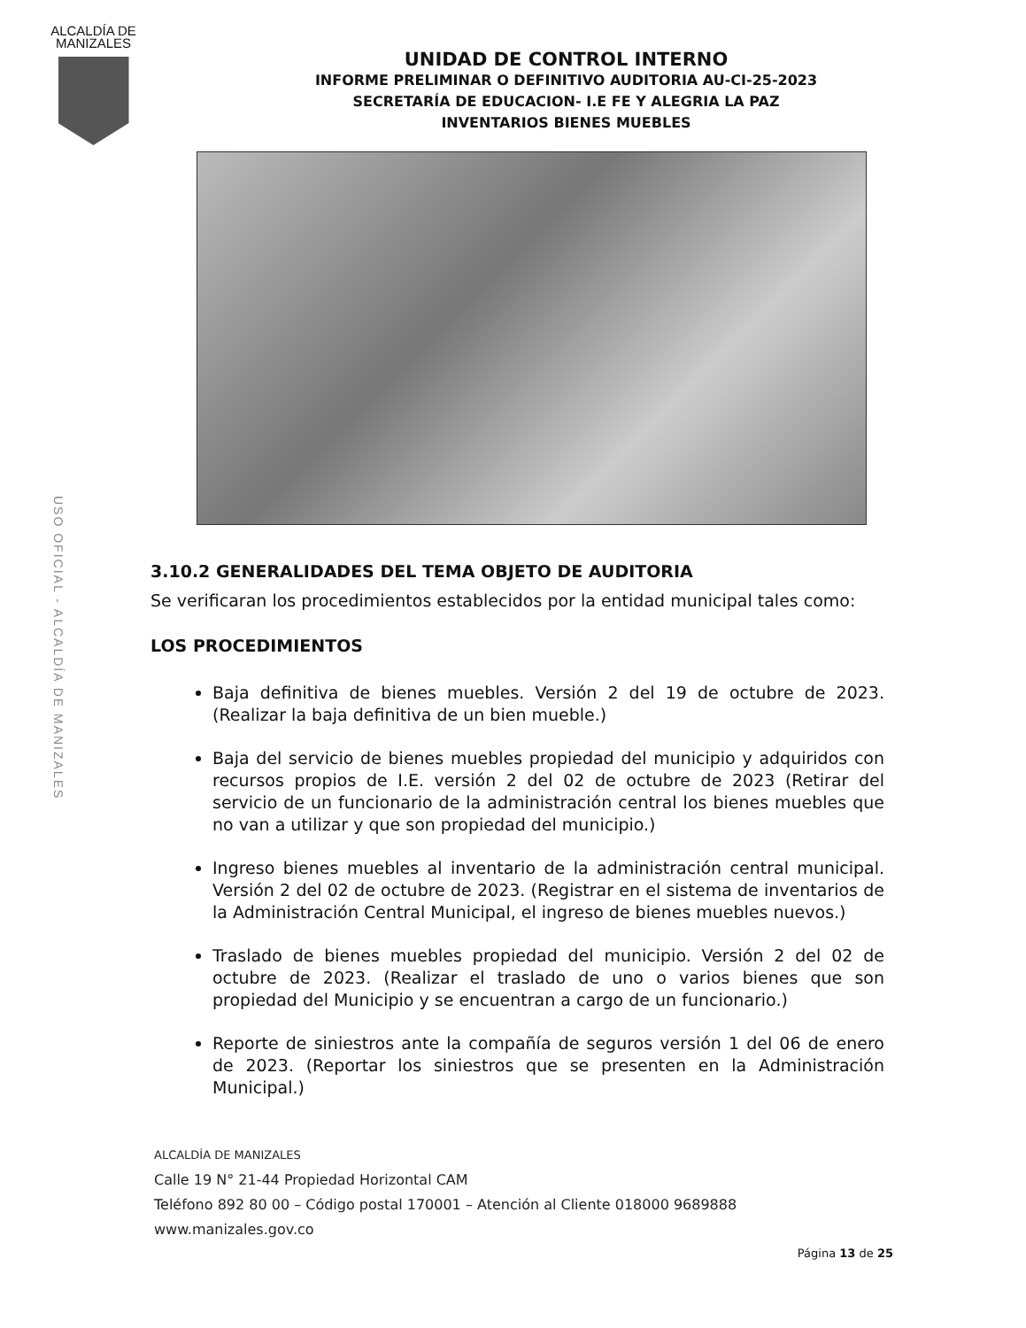ALCALDÍA DE MANIZALES
USO OFICIAL - ALCALDÍA DE MANIZALES
UNIDAD DE CONTROL INTERNO
INFORME PRELIMINAR O DEFINITIVO AUDITORIA AU-CI-25-2023
SECRETARÍA DE EDUCACION- I.E FE Y ALEGRIA LA PAZ
INVENTARIOS BIENES MUEBLES
3.10.2 GENERALIDADES DEL TEMA OBJETO DE AUDITORIA
Se verificaran los procedimientos establecidos por la entidad municipal tales como:
LOS PROCEDIMIENTOS
Baja definitiva de bienes muebles. Versión 2 del 19 de octubre de 2023. (Realizar la baja definitiva de un bien mueble.)
Baja del servicio de bienes muebles propiedad del municipio y adquiridos con recursos propios de I.E. versión 2 del 02 de octubre de 2023 (Retirar del servicio de un funcionario de la administración central los bienes muebles que no van a utilizar y que son propiedad del municipio.)
Ingreso bienes muebles al inventario de la administración central municipal. Versión 2 del 02 de octubre de 2023. (Registrar en el sistema de inventarios de la Administración Central Municipal, el ingreso de bienes muebles nuevos.)
Traslado de bienes muebles propiedad del municipio. Versión 2 del 02 de octubre de 2023. (Realizar el traslado de uno o varios bienes que son propiedad del Municipio y se encuentran a cargo de un funcionario.)
Reporte de siniestros ante la compañía de seguros versión 1 del 06 de enero de 2023. (Reportar los siniestros que se presenten en la Administración Municipal.)
ALCALDÍA DE MANIZALES
Calle 19 N° 21-44 Propiedad Horizontal CAM
Teléfono 892 80 00 – Código postal 170001 – Atención al Cliente 018000 9689888
www.manizales.gov.co
Página 13 de 25